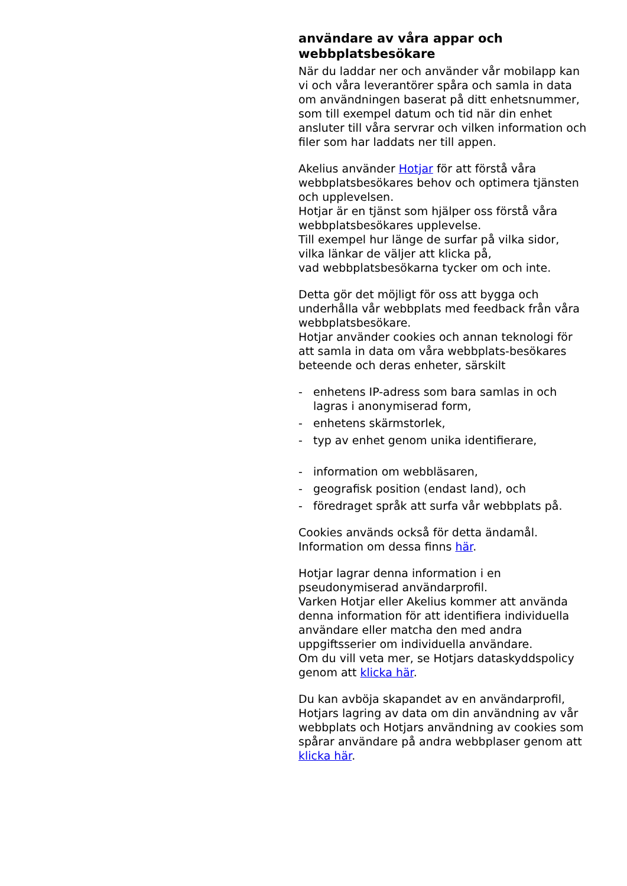användare av våra appar och webbplatsbesökare
När du laddar ner och använder vår mobilapp kan vi och våra leverantörer spåra och samla in data om användningen baserat på ditt enhetsnummer,
som till exempel datum och tid när din enhet ansluter till våra servrar och vilken information och filer som har laddats ner till appen.
Akelius använder Hotjar för att förstå våra webbplatsbesökares behov och optimera tjänsten och upplevelsen.
Hotjar är en tjänst som hjälper oss förstå våra webbplatsbesökares upplevelse.
Till exempel hur länge de surfar på vilka sidor, vilka länkar de väljer att klicka på,
vad webbplatsbesökarna tycker om och inte.
Detta gör det möjligt för oss att bygga och underhålla vår webbplats med feedback från våra webbplatsbesökare.
Hotjar använder cookies och annan teknologi för att samla in data om våra webbplats-besökares beteende och deras enheter, särskilt
- enhetens IP-adress som bara samlas in och lagras i anonymiserad form,
- enhetens skärmstorlek,
- typ av enhet genom unika identifierare,
- information om webbläsaren,
- geografisk position (endast land), och
- föredraget språk att surfa vår webbplats på.
Cookies används också för detta ändamål.
Information om dessa finns här.
Hotjar lagrar denna information i en pseudonymiserad användarprofil.
Varken Hotjar eller Akelius kommer att använda denna information för att identifiera individuella användare eller matcha den med andra uppgiftsserier om individuella användare.
Om du vill veta mer, se Hotjars dataskyddspolicy genom att klicka här.
Du kan avböja skapandet av en användarprofil, Hotjars lagring av data om din användning av vår webbplats och Hotjars användning av cookies som spårar användare på andra webbplaser genom att klicka här.